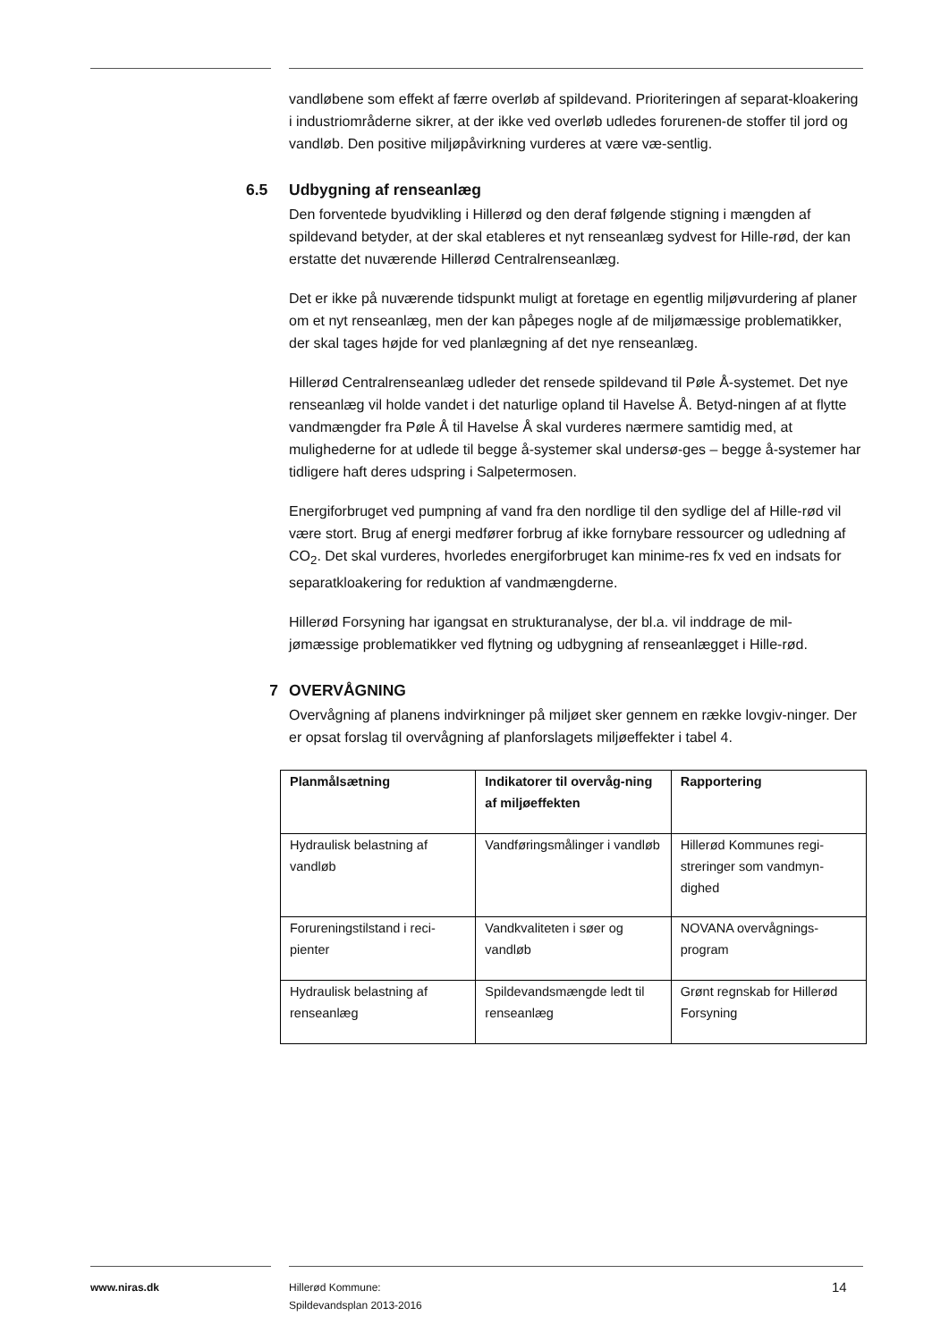vandløbene som effekt af færre overløb af spildevand. Prioriteringen af separat-kloakering i industriområderne sikrer, at der ikke ved overløb udledes forurenen-de stoffer til jord og vandløb. Den positive miljøpåvirkning vurderes at være væ-sentlig.
6.5 Udbygning af renseanlæg
Den forventede byudvikling i Hillerød og den deraf følgende stigning i mængden af spildevand betyder, at der skal etableres et nyt renseanlæg sydvest for Hille-rød, der kan erstatte det nuværende Hillerød Centralrenseanlæg.
Det er ikke på nuværende tidspunkt muligt at foretage en egentlig miljøvurdering af planer om et nyt renseanlæg, men der kan påpeges nogle af de miljømæssige problematikker, der skal tages højde for ved planlægning af det nye renseanlæg.
Hillerød Centralrenseanlæg udleder det rensede spildevand til Pøle Å-systemet. Det nye renseanlæg vil holde vandet i det naturlige opland til Havelse Å. Betyd-ningen af at flytte vandmængder fra Pøle Å til Havelse Å skal vurderes nærmere samtidig med, at mulighederne for at udlede til begge å-systemer skal undersø-ges – begge å-systemer har tidligere haft deres udspring i Salpetermosen.
Energiforbruget ved pumpning af vand fra den nordlige til den sydlige del af Hille-rød vil være stort. Brug af energi medfører forbrug af ikke fornybare ressourcer og udledning af CO<sub>2</sub>. Det skal vurderes, hvorledes energiforbruget kan minime-res fx ved en indsats for separatkloakering for reduktion af vandmængderne.
Hillerød Forsyning har igangsat en strukturanalyse, der bl.a. vil inddrage de mil-jømæssige problematikker ved flytning og udbygning af renseanlægget i Hille-rød.
7 OVERVÅGNING
Overvågning af planens indvirkninger på miljøet sker gennem en række lovgiv-ninger. Der er opsat forslag til overvågning af planforslagets miljøeffekter i tabel 4.
| Planmålsætning | Indikatorer til overvåg-ning af miljøeffekten | Rapportering |
| --- | --- | --- |
| Hydraulisk belastning af vandløb | Vandføringsmålinger i vandløb | Hillerød Kommunes regi-streringer som vandmyn-dighed |
| Forureningstilstand i reci-pienter | Vandkvaliteten i søer og vandløb | NOVANA overvågnings-program |
| Hydraulisk belastning af renseanlæg | Spildevandsmængde ledt til renseanlæg | Grønt regnskab for Hillerød Forsyning |
www.niras.dk
Hillerød Kommune:
Spildevandsplan 2013-2016
14